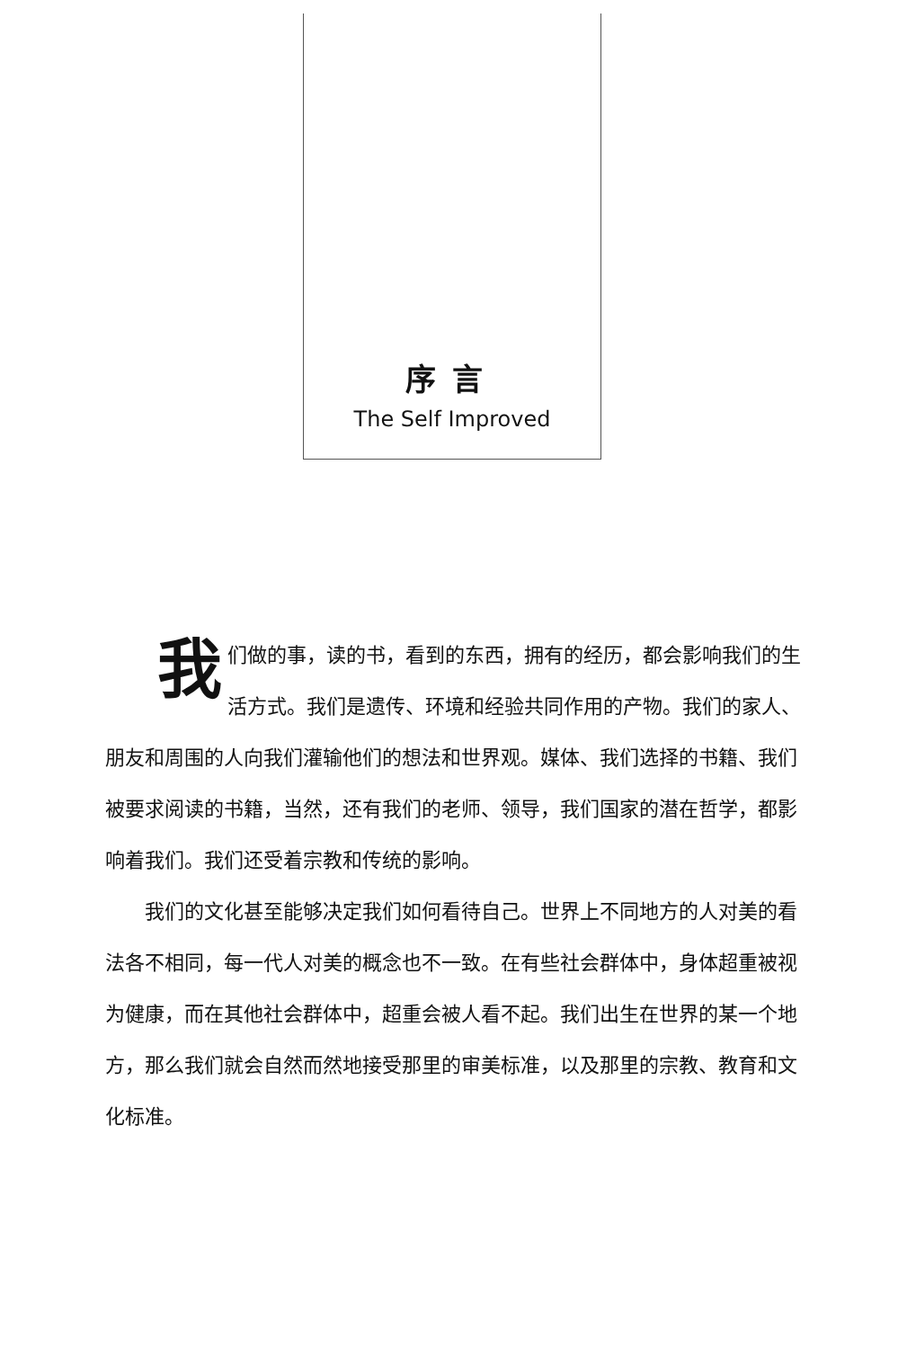序言
The Self Improved
我们做的事，读的书，看到的东西，拥有的经历，都会影响我们的生活方式。我们是遗传、环境和经验共同作用的产物。我们的家人、朋友和周围的人向我们灌输他们的想法和世界观。媒体、我们选择的书籍、我们被要求阅读的书籍，当然，还有我们的老师、领导，我们国家的潜在哲学，都影响着我们。我们还受着宗教和传统的影响。
我们的文化甚至能够决定我们如何看待自己。世界上不同地方的人对美的看法各不相同，每一代人对美的概念也不一致。在有些社会群体中，身体超重被视为健康，而在其他社会群体中，超重会被人看不起。我们出生在世界的某一个地方，那么我们就会自然而然地接受那里的审美标准，以及那里的宗教、教育和文化标准。